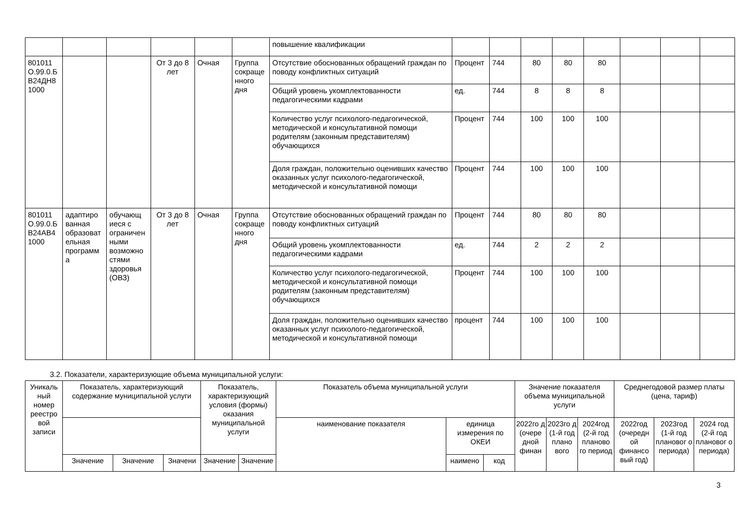| | | | | | | повышение квалификации | | | | | | | | |
| 801011 О.99.0.Б В24ДН8 1000 | | | От 3 до 8 лет | Очная | Группа сокраще нного дня | Отсутствие обоснованных обращений граждан по поводу конфликтных ситуаций | Процент | 744 | 80 | 80 | 80 | | | |
| | | | | | | Общий уровень укомплектованности педагогическими кадрами | ед. | 744 | 8 | 8 | 8 | | | |
| | | | | | | Количество услуг психолого-педагогической, методической и консультативной помощи родителям (законным представителям) обучающихся | Процент | 744 | 100 | 100 | 100 | | | |
| | | | | | | Доля граждан, положительно оценивших качество оказанных услуг психолого-педагогической, методической и консультативной помощи | Процент | 744 | 100 | 100 | 100 | | | |
| 801011 О.99.0.Б В24АВ4 1000 | адаптиро ванная образоват ельная программ а | обучающ иеся с ограничен ными возможно стями здоровья (ОВЗ) | От 3 до 8 лет | Очная | Группа сокраще нного дня | Отсутствие обоснованных обращений граждан по поводу конфликтных ситуаций | Процент | 744 | 80 | 80 | 80 | | | |
| | | | | | | Общий уровень укомплектованности педагогическими кадрами | ед. | 744 | 2 | 2 | 2 | | | |
| | | | | | | Количество услуг психолого-педагогической, методической и консультативной помощи родителям (законным представителям) обучающихся | Процент | 744 | 100 | 100 | 100 | | | |
| | | | | | | Доля граждан, положительно оценивших качество оказанных услуг психолого-педагогической, методической и консультативной помощи | процент | 744 | 100 | 100 | 100 | | | |
3.2. Показатели, характеризующие объема муниципальной услуги:
| Уникаль ный номер реестро вой записи | Показатель, характеризующий содержание муниципальной услуги | | | Показатель, характеризующий условия (формы) оказания муниципальной услуги | | Показатель объема муниципальной услуги | | | Значение показателя объема муниципальной услуги | | | Среднегодовой размер платы (цена, тариф) | | |
| --- | --- | --- | --- | --- | --- | --- | --- | --- | --- | --- | --- | --- | --- | --- |
| | | | | | | наименование показателя | единица измерения по ОКЕИ | | 2022го д (очере дной финан | 2023го д (1-й год плано вого | 2024год (2-й год планово го период | 2022год (очередн ой финансо вый год) | 2023год (1-й год плановог о периода) | 2024 год (2-й год плановог о периода) |
| | Значение | Значение | Значени | Значение | Значение | | наимено | код | | | | | | |
3